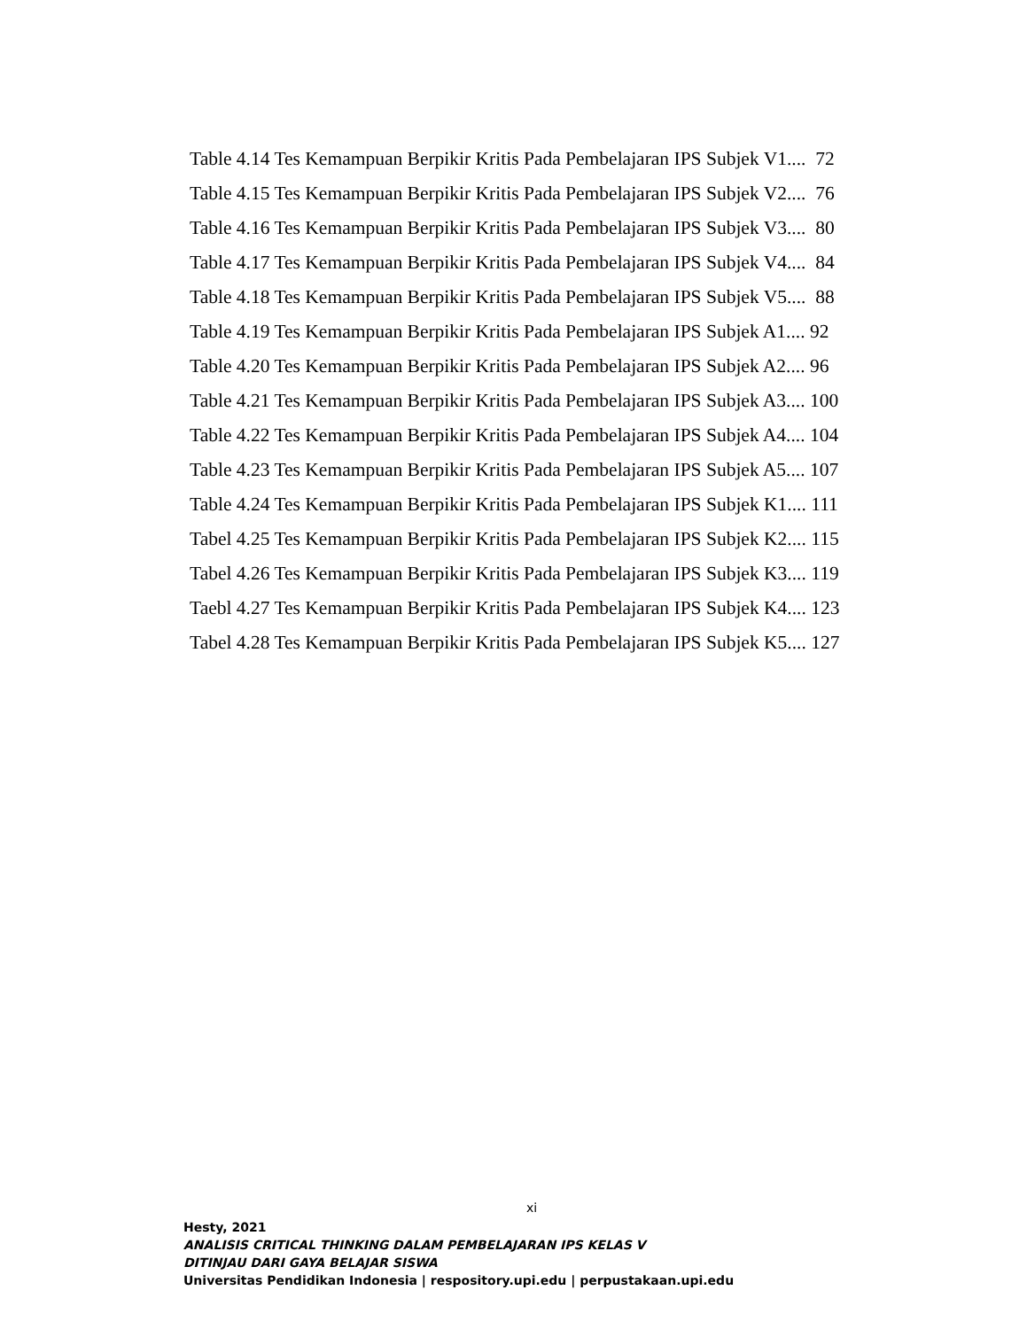Table 4.14 Tes Kemampuan Berpikir Kritis Pada Pembelajaran IPS Subjek V1.... 72
Table 4.15 Tes Kemampuan Berpikir Kritis Pada Pembelajaran IPS Subjek V2.... 76
Table 4.16 Tes Kemampuan Berpikir Kritis Pada Pembelajaran IPS Subjek V3.... 80
Table 4.17 Tes Kemampuan Berpikir Kritis Pada Pembelajaran IPS Subjek V4.... 84
Table 4.18 Tes Kemampuan Berpikir Kritis Pada Pembelajaran IPS Subjek V5.... 88
Table 4.19 Tes Kemampuan Berpikir Kritis Pada Pembelajaran IPS Subjek A1.... 92
Table 4.20 Tes Kemampuan Berpikir Kritis Pada Pembelajaran IPS Subjek A2.... 96
Table 4.21 Tes Kemampuan Berpikir Kritis Pada Pembelajaran IPS Subjek A3.... 100
Table 4.22 Tes Kemampuan Berpikir Kritis Pada Pembelajaran IPS Subjek A4.... 104
Table 4.23 Tes Kemampuan Berpikir Kritis Pada Pembelajaran IPS Subjek A5.... 107
Table 4.24 Tes Kemampuan Berpikir Kritis Pada Pembelajaran IPS Subjek K1.... 111
Tabel 4.25 Tes Kemampuan Berpikir Kritis Pada Pembelajaran IPS Subjek K2.... 115
Tabel 4.26 Tes Kemampuan Berpikir Kritis Pada Pembelajaran IPS Subjek K3.... 119
Taebl 4.27 Tes Kemampuan Berpikir Kritis Pada Pembelajaran IPS Subjek K4.... 123
Tabel 4.28 Tes Kemampuan Berpikir Kritis Pada Pembelajaran IPS Subjek K5.... 127
xi
Hesty, 2021
ANALISIS CRITICAL THINKING DALAM PEMBELAJARAN IPS KELAS V
DITINJAU DARI GAYA BELAJAR SISWA
Universitas Pendidikan Indonesia | respository.upi.edu | perpustakaan.upi.edu